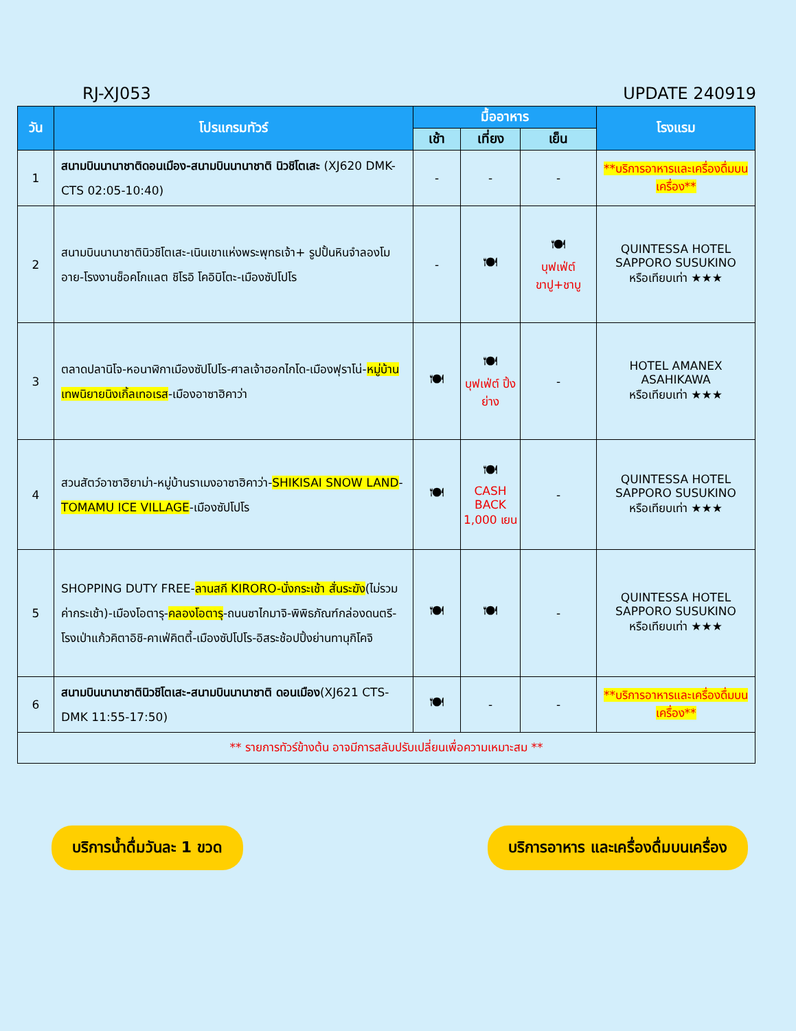RJ-XJ053 UPDATE 240919
| วัน | โปรแกรมทัวร์ | มื้ออาหาร | | | โรงแรม |
| --- | --- | --- | --- | --- | --- |
| | | เช้า | เที่ยง | เย็น | |
| 1 | สนามบินนานาชาติดอนเมือง-สนามบินนานาชาติ นิวชิโตเสะ (XJ620 DMK-CTS 02:05-10:40) | - | - | - | **บริการอาหารและเครื่องดื่มบนเครื่อง** |
| 2 | สนามบินนานาชาตินิวชิโตเสะ-เนินเขาแห่งพระพุทธเจ้า+ รูปปั้นหินจำลองโมอาย-โรงงานช็อคโกแลต ชิโรอิ โคอิบิโตะ-เมืองซัปโปโร | - | 🍽 | 🍽 บุฟเฟ่ต์ ขาปู+ชาบู | QUINTESSA HOTEL SAPPORO SUSUKINO หรือเทียบเท่า ★★★ |
| 3 | ตลาดปลานิโจ-หอนาฬิกาเมืองซัปโปโร-ศาลเจ้าฮอกไกโด-เมืองฟุราโน่- หมู่บ้านเทพนิยายนิงเกิ้ลเทอเรส -เมืองอาซาฮิคาว่า | 🍽 | 🍽 บุฟเฟ่ต์ ปิ้งย่าง | - | HOTEL AMANEX ASAHIKAWA หรือเทียบเท่า ★★★ |
| 4 | สวนสัตว์อาซาฮิยาม่า-หมู่บ้านราเมงอาซาฮิคาว่า- SHIKISAI SNOW LAND - TOMAMU ICE VILLAGE -เมืองซัปโปโร | 🍽 | 🍽 CASH BACK 1,000 เยน | - | QUINTESSA HOTEL SAPPORO SUSUKINO หรือเทียบเท่า ★★★ |
| 5 | SHOPPING DUTY FREE- ลานสกี KIRORO-นั่งกระเช้า สั่นระฆัง (ไม่รวมค่ากระเช้า)-เมืองโอตารุ- คลองโอตารุ -ถนนซาไกมาจิ-พิพิธภัณฑ์กล่องดนตรี-โรงเป่าแก้วคิตาอิชิ-คาเฟ่คิตตี้-เมืองซัปโปโร-อิสระช้อปปิ้งย่านทานุกิโคจิ | 🍽 | 🍽 | - | QUINTESSA HOTEL SAPPORO SUSUKINO หรือเทียบเท่า ★★★ |
| 6 | สนามบินนานาชาตินิวชิโตเสะ-สนามบินนานาชาติ ดอนเมือง (XJ621 CTS-DMK 11:55-17:50) | 🍽 | - | - | **บริการอาหารและเครื่องดื่มบนเครื่อง** |
| ** รายการทัวร์ข้างต้น อาจมีการสลับปรับเปลี่ยนเพื่อความเหมาะสม ** | | | | | |
บริการน้ำดื่มวันละ 1 ขวด บริการอาหาร และเครื่องดื่มบนเครื่อง